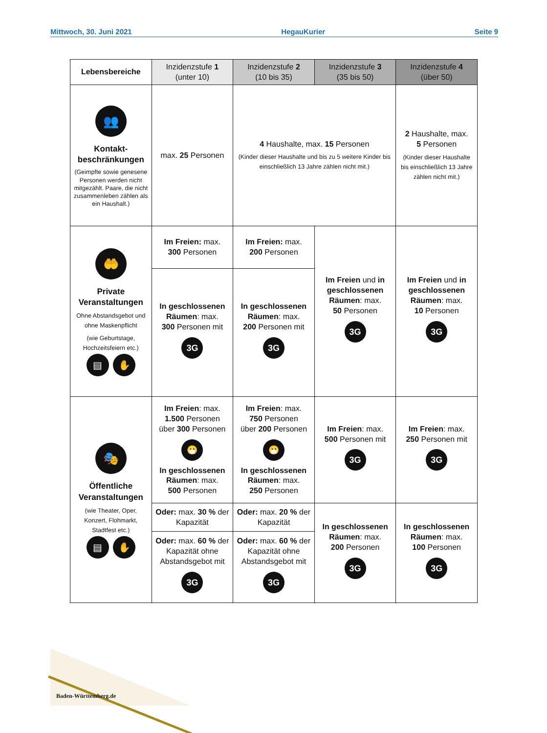Mittwoch, 30. Juni 2021 HegauKurier Seite 9
| Lebensbereiche | Inzidenzstufe 1 (unter 10) | Inzidenzstufe 2 (10 bis 35) | Inzidenzstufe 3 (35 bis 50) | Inzidenzstufe 4 (über 50) |
| --- | --- | --- | --- | --- |
| 👥 Kontakt- beschränkungen (Geimpfte sowie genesene Personen werden nicht mitgezählt. Paare, die nicht zusammenleben zählen als ein Haushalt.) | max. 25 Personen | 4 Haushalte, max. 15 Personen (Kinder dieser Haushalte und bis zu 5 weitere Kinder bis einschließlich 13 Jahre zählen nicht mit.) | | 2 Haushalte, max. 5 Personen (Kinder dieser Haushalte bis einschließlich 13 Jahre zählen nicht mit.) |
| 🤲 Private Veranstaltungen Ohne Abstandsgebot und ohne Maskenpflicht (wie Geburtstage, Hochzeitsfeiern etc.) ▤ ✋ | Im Freien: max. 300 Personen | Im Freien: max. 200 Personen | Im Freien und in geschlossenen Räumen : max. 50 Personen 3G | Im Freien und in geschlossenen Räumen : max. 10 Personen 3G |
| | In geschlossenen Räumen : max. 300 Personen mit 3G | In geschlossenen Räumen : max. 200 Personen mit 3G | | |
| 🎭 Öffentliche Veranstaltungen (wie Theater, Oper, Konzert, Flohmarkt, Stadtfest etc.) ▤ ✋ | Im Freien : max. 1.500 Personen über 300 Personen 😷 In geschlossenen Räumen : max. 500 Personen | Im Freien : max. 750 Personen über 200 Personen 😷 In geschlossenen Räumen : max. 250 Personen | Im Freien : max. 500 Personen mit 3G | Im Freien : max. 250 Personen mit 3G |
| | Oder: max. 30 % der Kapazität | Oder: max. 20 % der Kapazität | In geschlossenen Räumen : max. 200 Personen 3G | In geschlossenen Räumen : max. 100 Personen 3G |
| | Oder: max. 60 % der Kapazität ohne Abstandsgebot mit 3G | Oder: max. 60 % der Kapazität ohne Abstandsgebot mit 3G | | |
Baden-Württemberg.de